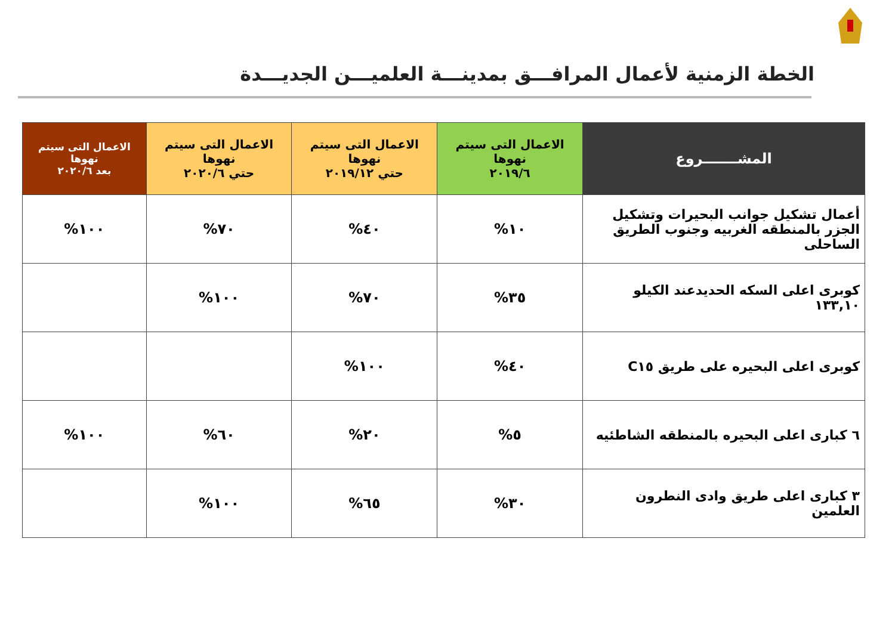الخطة الزمنية لأعمال المرافـــق بمدينـــة العلميـــن الجديـــدة
| المشـــــــروع | الاعمال التى سيتم نهوها ٢٠١٩/٦ | الاعمال التى سيتم نهوها حتي ٢٠١٩/١٢ | الاعمال التى سيتم نهوها حتي ٢٠٢٠/٦ | الاعمال التى سيتم نهوها بعد ٢٠٢٠/٦ |
| --- | --- | --- | --- | --- |
| أعمال تشكيل جوانب البحيرات وتشكيل الجزر بالمنطقه الغربيه وجنوب الطريق الساحلى | ١٠% | ٤٠% | ٧٠% | ١٠٠% |
| كوبرى اعلى السكه الحديدعند الكيلو ١٣٣,١٠ | ٣٥% | ٧٠% | ١٠٠% | |
| كوبرى اعلى البحيره على طريق C١٥ | ٤٠% | ١٠٠% | | |
| ٦ كبارى اعلى البحيره بالمنطقه الشاطئيه | ٥% | ٢٠% | ٦٠% | ١٠٠% |
| ٣ كبارى اعلى طريق وادى النطرون العلمين | ٣٠% | ٦٥% | ١٠٠% | |